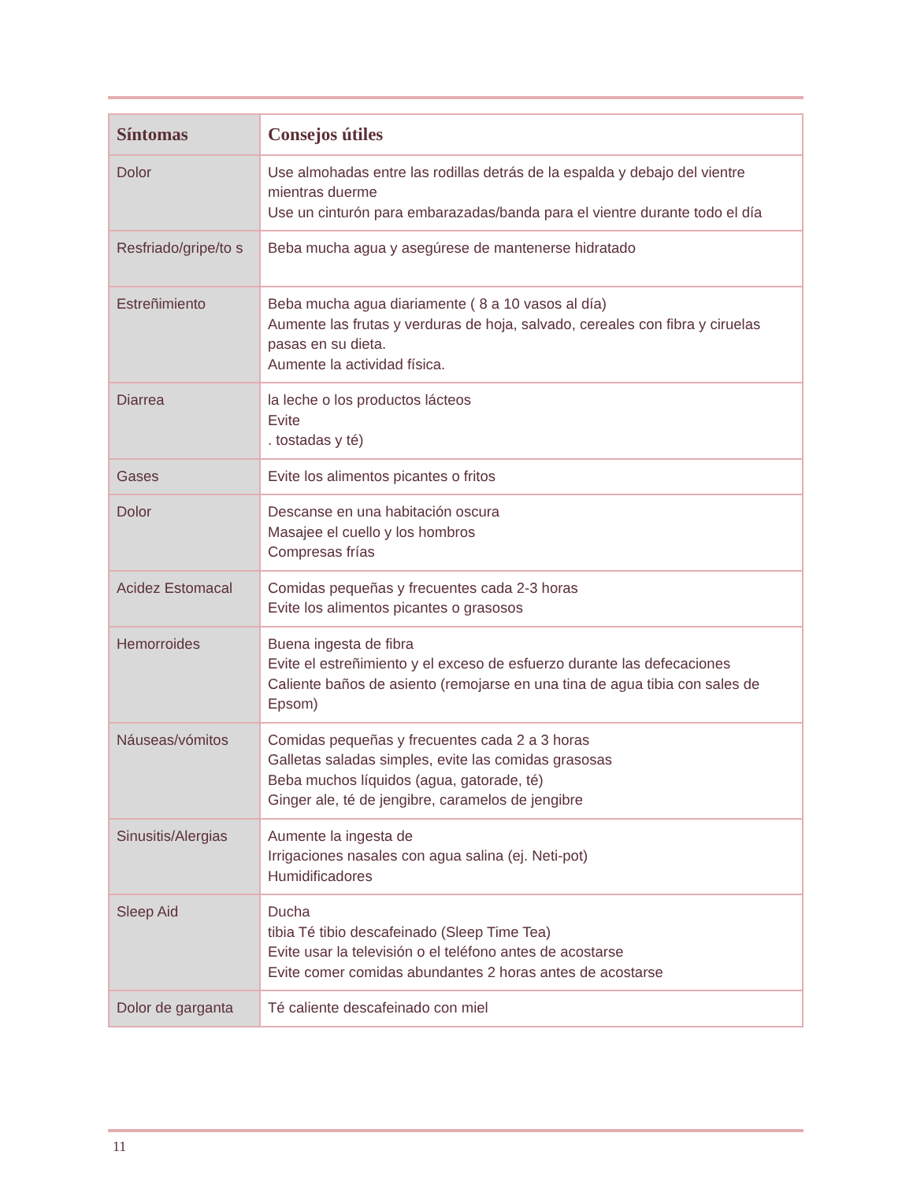| Síntomas | Consejos útiles |
| --- | --- |
| Dolor | Use almohadas entre las rodillas detrás de la espalda y debajo del vientre mientras duerme Use un cinturón para embarazadas/banda para el vientre durante todo el día |
| Resfriado/gripe/to s | Beba mucha agua y asegúrese de mantenerse hidratado |
| Estreñimiento | Beba mucha agua diariamente ( 8 a 10 vasos al día) Aumente las frutas y verduras de hoja, salvado, cereales con fibra y ciruelas pasas en su dieta. Aumente la actividad física. |
| Diarrea | la leche o los productos lácteos Evite . tostadas y té) |
| Gases | Evite los alimentos picantes o fritos |
| Dolor | Descanse en una habitación oscura Masajee el cuello y los hombros Compresas frías |
| Acidez Estomacal | Comidas pequeñas y frecuentes cada 2-3 horas Evite los alimentos picantes o grasosos |
| Hemorroides | Buena ingesta de fibra Evite el estreñimiento y el exceso de esfuerzo durante las defecaciones Caliente baños de asiento (remojarse en una tina de agua tibia con sales de Epsom) |
| Náuseas/vómitos | Comidas pequeñas y frecuentes cada 2 a 3 horas Galletas saladas simples, evite las comidas grasosas Beba muchos líquidos (agua, gatorade, té) Ginger ale, té de jengibre, caramelos de jengibre |
| Sinusitis/Alergias | Aumente la ingesta de Irrigaciones nasales con agua salina (ej. Neti-pot) Humidificadores |
| Sleep Aid | Ducha tibia Té tibio descafeinado (Sleep Time Tea) Evite usar la televisión o el teléfono antes de acostarse Evite comer comidas abundantes 2 horas antes de acostarse |
| Dolor de garganta | Té caliente descafeinado con miel |
11